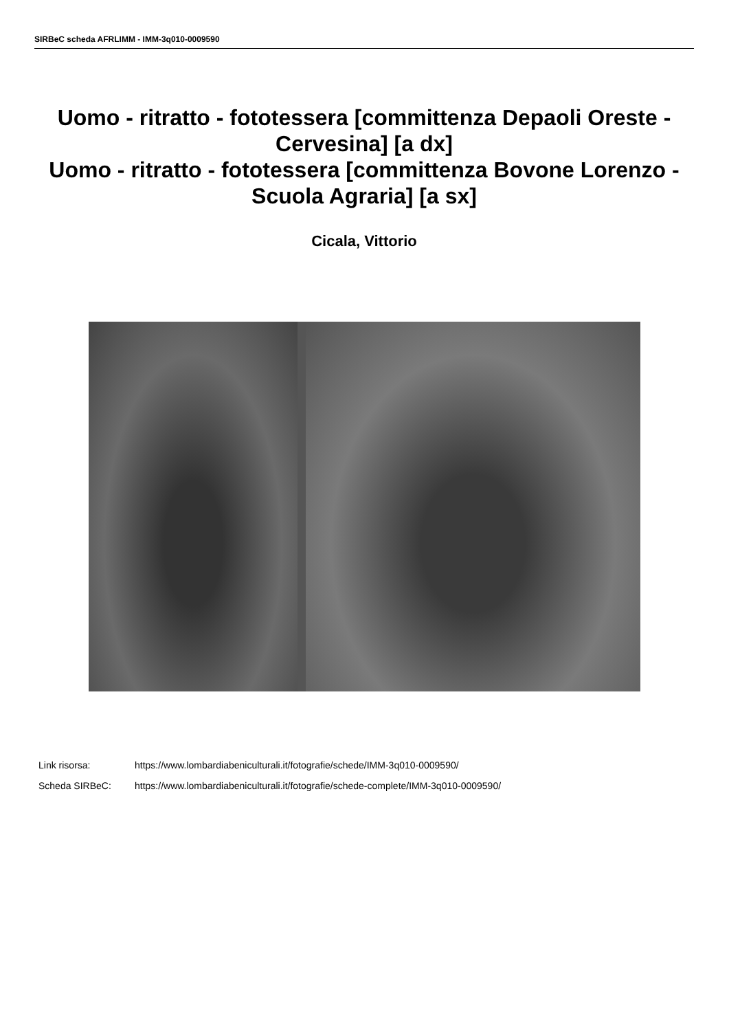SIRBeC scheda AFRLIMM - IMM-3q010-0009590
Uomo - ritratto - fototessera [committenza Depaoli Oreste - Cervesina] [a dx]
Uomo - ritratto - fototessera [committenza Bovone Lorenzo - Scuola Agraria] [a sx]
Cicala, Vittorio
Link risorsa: https://www.lombardiabeniculturali.it/fotografie/schede/IMM-3q010-0009590/
Scheda SIRBeC: https://www.lombardiabeniculturali.it/fotografie/schede-complete/IMM-3q010-0009590/